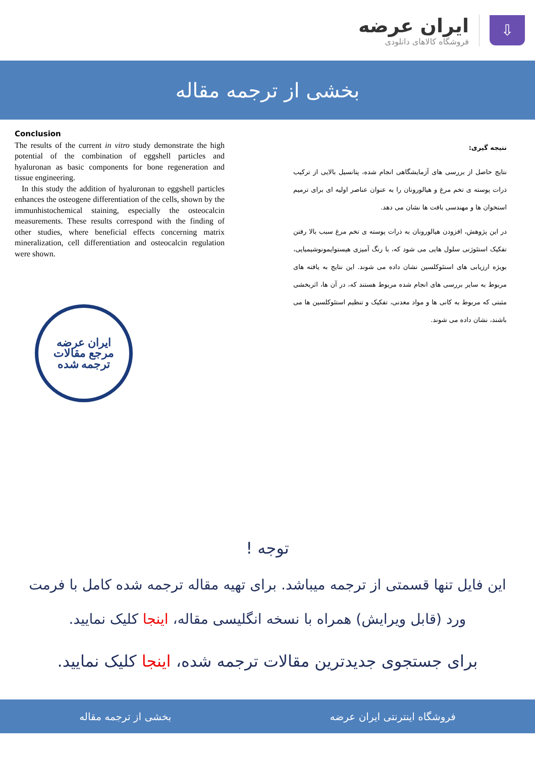ایران عرضه
فروشگاه کالاهای دانلودی
⇩
بخشی از ترجمه مقاله
Conclusion
The results of the current in vitro study demonstrate the high potential of the combination of eggshell particles and hyaluronan as basic components for bone regeneration and tissue engineering.
In this study the addition of hyaluronan to eggshell particles enhances the osteogene differentiation of the cells, shown by the immunhistochemical staining, especially the osteocalcin measurements. These results correspond with the finding of other studies, where beneficial effects concerning matrix mineralization, cell differentiation and osteocalcin regulation were shown.
ایران عرضه
مرجع مقالات
ترجمه شده
نتیجه گیری:
نتایج حاصل از بررسی های آزمایشگاهی انجام شده، پتانسیل بالایی از ترکیب ذرات پوسته ی تخم مرغ و هیالورونان را به عنوان عناصر اولیه ای برای ترمیم استخوان ها و مهندسی بافت ها نشان می دهد.
در این پژوهش، افزودن هیالورونان به ذرات پوسته ی تخم مرغ سبب بالا رفتن تفکیک استئوژنی سلول هایی می شود که، با رنگ آمیزی هیستوایمونوشیمیایی، بویژه ارزیابی های استئوکلسین نشان داده می شوند. این نتایج به یافته های مربوط به سایر بررسی های انجام شده مربوط هستند که، در آن ها، اثربخشی مثبتی که مربوط به کانی ها و مواد معدنی، تفکیک و تنظیم استئوکلسین ها می باشند، نشان داده می شوند.
توجه !
این فایل تنها قسمتی از ترجمه میباشد. برای تهیه مقاله ترجمه شده کامل با فرمت ورد (قابل ویرایش) همراه با نسخه انگلیسی مقاله، اینجا کلیک نمایید.
برای جستجوی جدیدترین مقالات ترجمه شده، اینجا کلیک نمایید.
فروشگاه اینترنتی ایران عرضه بخشی از ترجمه مقاله